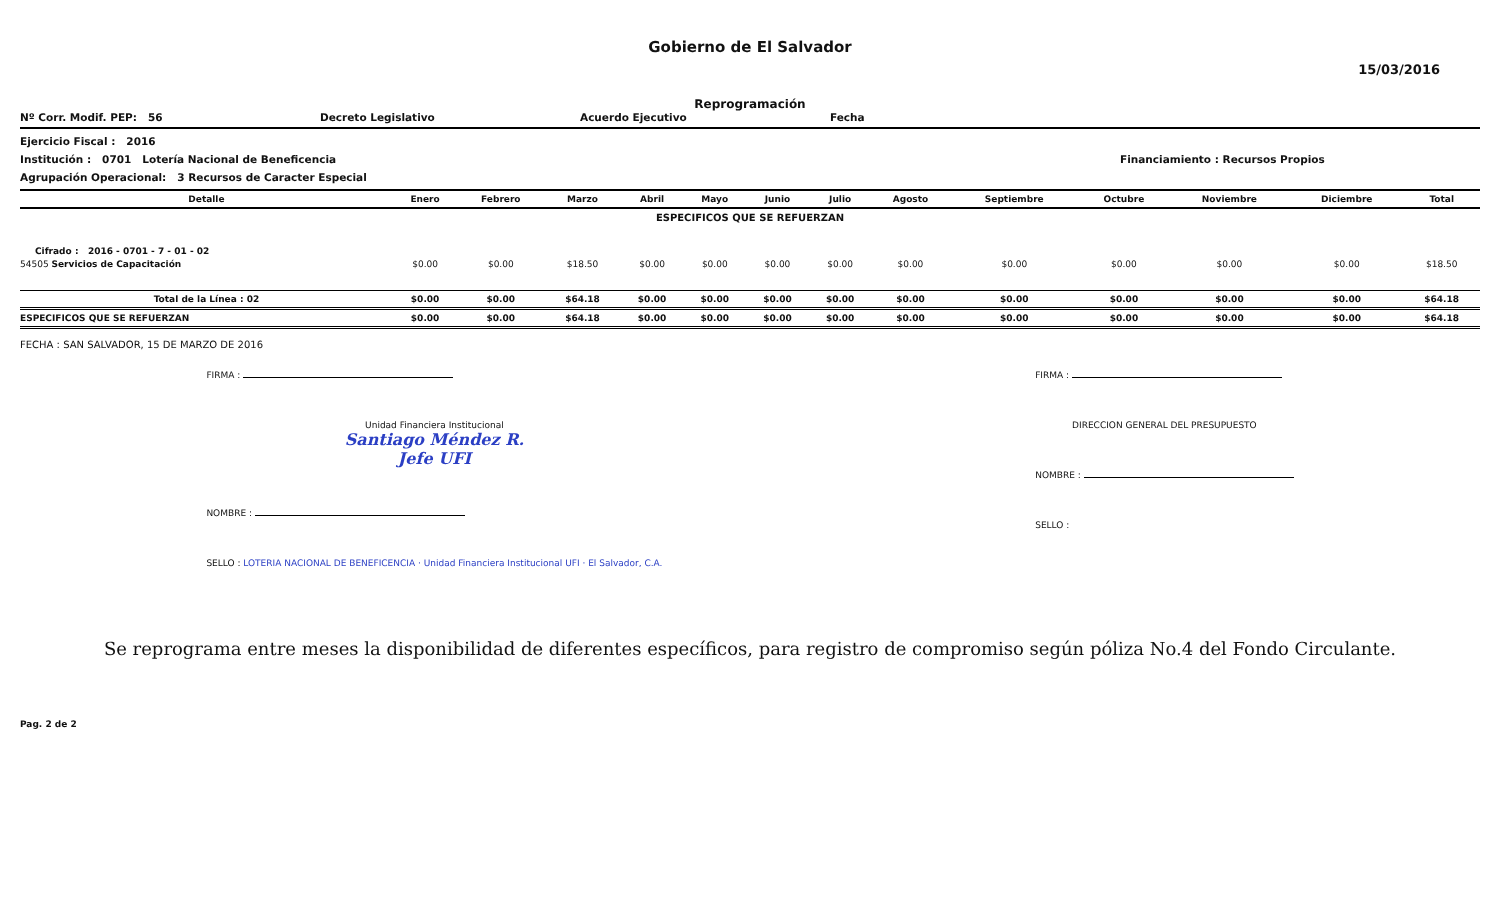Gobierno de El Salvador
15/03/2016
Reprogramación
Nº Corr. Modif. PEP: 56 Decreto Legislativo Acuerdo Ejecutivo Fecha
Ejercicio Fiscal : 2016
Institución : 0701 Lotería Nacional de Beneficencia Financiamiento : Recursos Propios
Agrupación Operacional: 3 Recursos de Caracter Especial
| Detalle | Enero | Febrero | Marzo | Abril | Mayo | Junio | Julio | Agosto | Septiembre | Octubre | Noviembre | Diciembre | Total |
| --- | --- | --- | --- | --- | --- | --- | --- | --- | --- | --- | --- | --- | --- |
| ESPECIFICOS QUE SE REFUERZAN | | | | | | | | | | | | | |
| Cifrado : 2016 - 0701 - 7 - 01 - 02 | | | | | | | | | | | | | |
| 54505 Servicios de Capacitación | $0.00 | $0.00 | $18.50 | $0.00 | $0.00 | $0.00 | $0.00 | $0.00 | $0.00 | $0.00 | $0.00 | $0.00 | $18.50 |
| Total de la Línea : 02 | $0.00 | $0.00 | $64.18 | $0.00 | $0.00 | $0.00 | $0.00 | $0.00 | $0.00 | $0.00 | $0.00 | $0.00 | $64.18 |
| ESPECIFICOS QUE SE REFUERZAN | $0.00 | $0.00 | $64.18 | $0.00 | $0.00 | $0.00 | $0.00 | $0.00 | $0.00 | $0.00 | $0.00 | $0.00 | $64.18 |
FECHA : SAN SALVADOR, 15 DE MARZO DE 2016
FIRMA :
Unidad Financiera Institucional
Santiago Méndez R.
Jefe UFI
NOMBRE :
SELLO : LOTERIA NACIONAL DE BENEFICENCIA · Unidad Financiera Institucional UFI · El Salvador, C.A.
FIRMA :
DIRECCION GENERAL DEL PRESUPUESTO
NOMBRE :
SELLO :
Se reprograma entre meses la disponibilidad de diferentes específicos, para registro de compromiso según póliza No.4 del Fondo Circulante.
Pag. 2 de 2